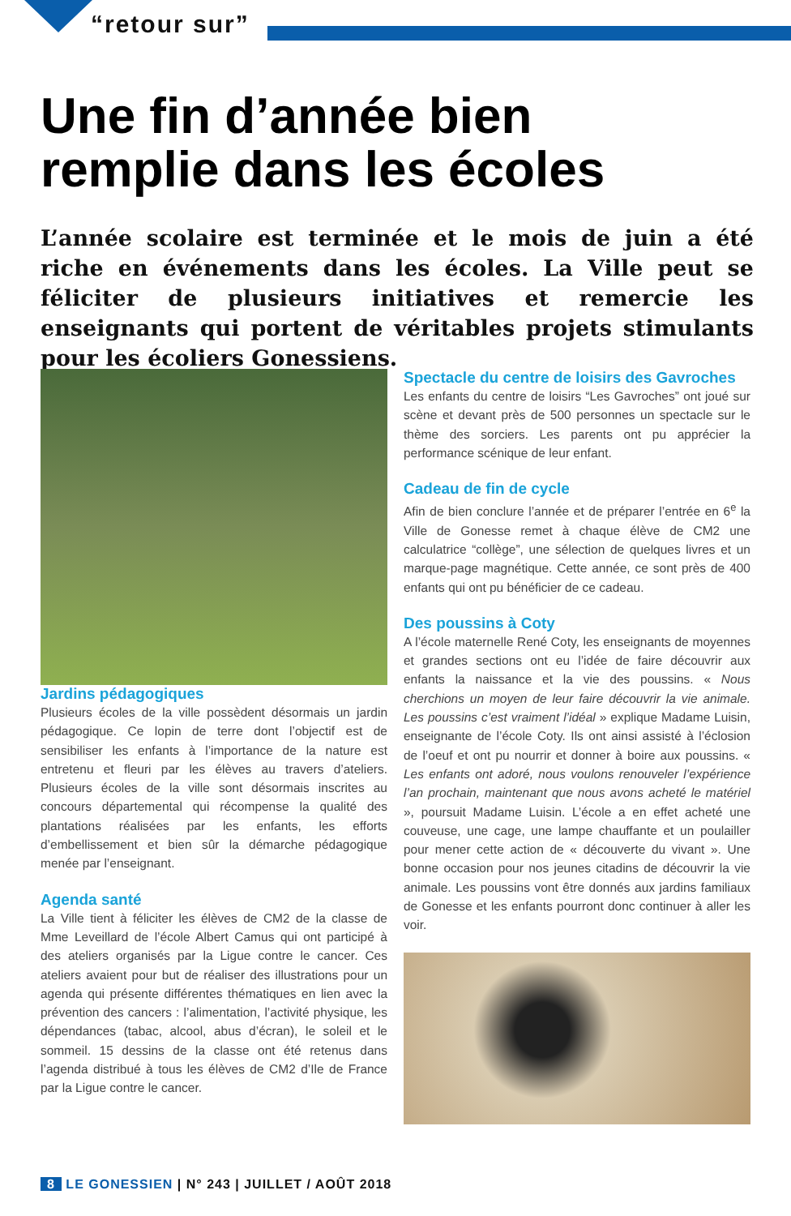“retour sur”
Une fin d’année bien
remplie dans les écoles
L’année scolaire est terminée et le mois de juin a été riche en événements dans les écoles. La Ville peut se féliciter de plusieurs initiatives et remercie les enseignants qui portent de véritables projets stimulants pour les écoliers Gonessiens.
Jardins pédagogiques
Plusieurs écoles de la ville possèdent désormais un jardin pédagogique. Ce lopin de terre dont l’objectif est de sensibiliser les enfants à l’importance de la nature est entretenu et fleuri par les élèves au travers d’ateliers. Plusieurs écoles de la ville sont désormais inscrites au concours départemental qui récompense la qualité des plantations réalisées par les enfants, les efforts d’embellissement et bien sûr la démarche pédagogique menée par l’enseignant.
Agenda santé
La Ville tient à féliciter les élèves de CM2 de la classe de Mme Leveillard de l’école Albert Camus qui ont participé à des ateliers organisés par la Ligue contre le cancer. Ces ateliers avaient pour but de réaliser des illustrations pour un agenda qui présente différentes thématiques en lien avec la prévention des cancers : l’alimentation, l’activité physique, les dépendances (tabac, alcool, abus d’écran), le soleil et le sommeil. 15 dessins de la classe ont été retenus dans l’agenda distribué à tous les élèves de CM2 d’Ile de France par la Ligue contre le cancer.
Spectacle du centre de loisirs des Gavroches
Les enfants du centre de loisirs “Les Gavroches” ont joué sur scène et devant près de 500 personnes un spectacle sur le thème des sorciers. Les parents ont pu apprécier la performance scénique de leur enfant.
Cadeau de fin de cycle
Afin de bien conclure l’année et de préparer l’entrée en 6<sup>e</sup> la Ville de Gonesse remet à chaque élève de CM2 une calculatrice “collège”, une sélection de quelques livres et un marque-page magnétique. Cette année, ce sont près de 400 enfants qui ont pu bénéficier de ce cadeau.
Des poussins à Coty
A l’école maternelle René Coty, les enseignants de moyennes et grandes sections ont eu l’idée de faire découvrir aux enfants la naissance et la vie des poussins. « Nous cherchions un moyen de leur faire découvrir la vie animale. Les poussins c’est vraiment l’idéal » explique Madame Luisin, enseignante de l’école Coty. Ils ont ainsi assisté à l’éclosion de l’oeuf et ont pu nourrir et donner à boire aux poussins. « Les enfants ont adoré, nous voulons renouveler l’expérience l’an prochain, maintenant que nous avons acheté le matériel », poursuit Madame Luisin. L’école a en effet acheté une couveuse, une cage, une lampe chauffante et un poulailler pour mener cette action de « découverte du vivant ». Une bonne occasion pour nos jeunes citadins de découvrir la vie animale. Les poussins vont être donnés aux jardins familiaux de Gonesse et les enfants pourront donc continuer à aller les voir.
8 LE GONESSIEN | N° 243 | JUILLET / AOÛT 2018